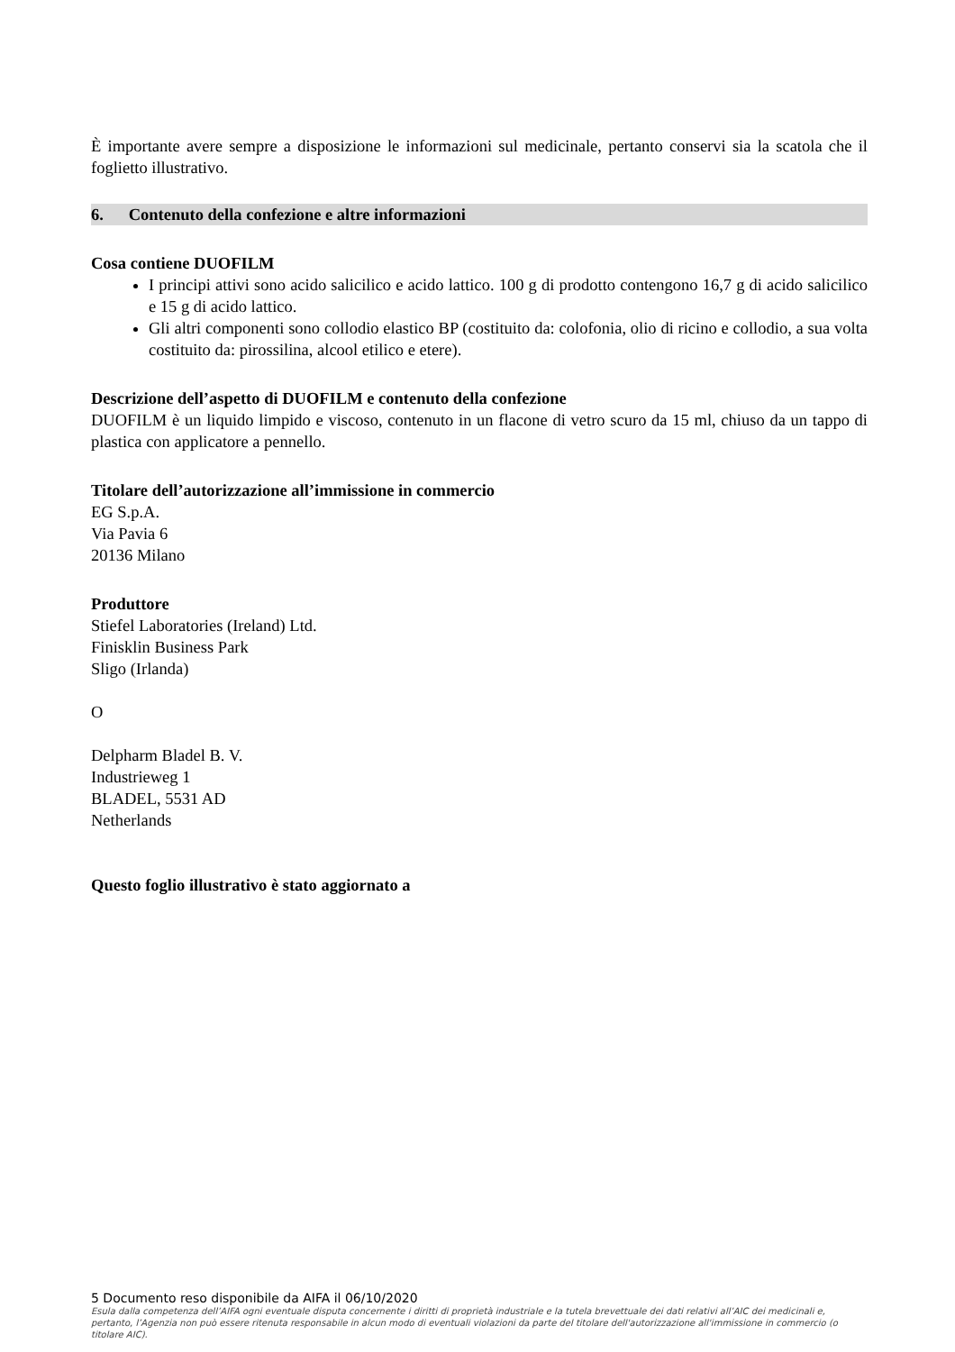È importante avere sempre a disposizione le informazioni sul medicinale, pertanto conservi sia la scatola che il foglietto illustrativo.
6. Contenuto della confezione e altre informazioni
Cosa contiene DUOFILM
I principi attivi sono acido salicilico e acido lattico. 100 g di prodotto contengono 16,7 g di acido salicilico e 15 g di acido lattico.
Gli altri componenti sono collodio elastico BP (costituito da: colofonia, olio di ricino e collodio, a sua volta costituito da: pirossilina, alcool etilico e etere).
Descrizione dell’aspetto di DUOFILM e contenuto della confezione
DUOFILM è un liquido limpido e viscoso, contenuto in un flacone di vetro scuro da 15 ml, chiuso da un tappo di plastica con applicatore a pennello.
Titolare dell’autorizzazione all’immissione in commercio
EG S.p.A.
Via Pavia 6
20136 Milano
Produttore
Stiefel Laboratories (Ireland) Ltd.
Finisklin Business Park
Sligo (Irlanda)
O
Delpharm Bladel B. V.
Industrieweg 1
BLADEL, 5531 AD
Netherlands
Questo foglio illustrativo è stato aggiornato a
5 Documento reso disponibile da AIFA il 06/10/2020
Esula dalla competenza dell’AIFA ogni eventuale disputa concernente i diritti di proprietà industriale e la tutela brevettuale dei dati relativi all’AIC dei medicinali e, pertanto, l’Agenzia non può essere ritenuta responsabile in alcun modo di eventuali violazioni da parte del titolare dell'autorizzazione all'immissione in commercio (o titolare AIC).